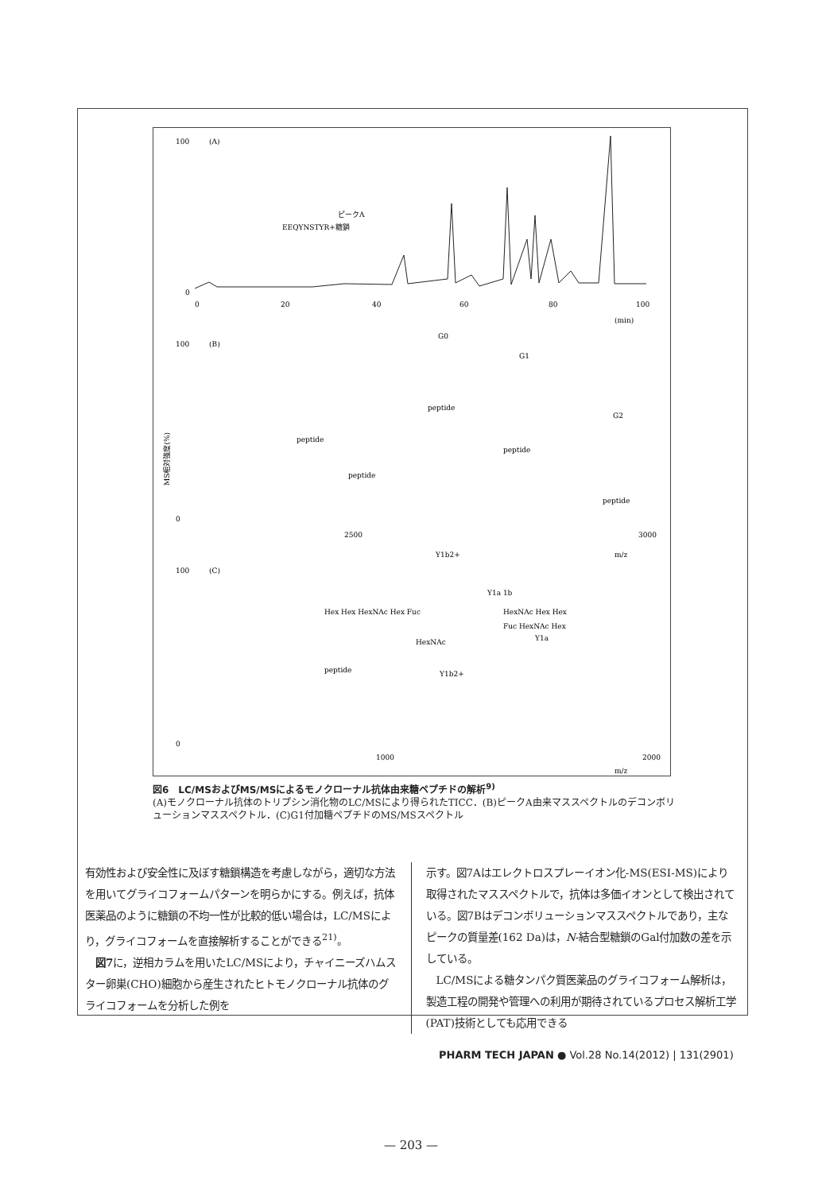100
(A)
ピークA
EEQYNSTYR+糖鎖
0
0
20
40
60
80
100
(min)
100
(B)
MS相対強度(%)
peptide
peptide
peptide
peptide
peptide
G0
G1
G2
0
2500
3000
m/z
100
(C)
Y1b2+
Y1a 1b
Hex Hex HexNAc Hex Fuc
HexNAc Hex Hex
Fuc HexNAc Hex
HexNAc
Y1a
Y1b2+
peptide
0
1000
2000
m/z
図6　LC/MSおよびMS/MSによるモノクローナル抗体由来糖ペプチドの解析<sup>9)</sup>
(A)モノクローナル抗体のトリプシン消化物のLC/MSにより得られたTICC．(B)ピークA由来マススペクトルのデコンボリューションマススペクトル．(C)G1付加糖ペプチドのMS/MSスペクトル
有効性および安全性に及ぼす糖鎖構造を考慮しながら，適切な方法を用いてグライコフォームパターンを明らかにする。例えば，抗体医薬品のように糖鎖の不均一性が比較的低い場合は，LC/MSにより，グライコフォームを直接解析することができる<sup>21)</sup>。
　図7に，逆相カラムを用いたLC/MSにより，チャイニーズハムスター卵巣(CHO)細胞から産生されたヒトモノクローナル抗体のグライコフォームを分析した例を
示す。図7Aはエレクトロスプレーイオン化-MS(ESI-MS)により取得されたマススペクトルで，抗体は多価イオンとして検出されている。図7Bはデコンボリューションマススペクトルであり，主なピークの質量差(162 Da)は，N-結合型糖鎖のGal付加数の差を示している。
　LC/MSによる糖タンパク質医薬品のグライコフォーム解析は，製造工程の開発や管理への利用が期待されているプロセス解析工学(PAT)技術としても応用できる
PHARM TECH JAPAN ● Vol.28 No.14(2012) | 131(2901)
— 203 —